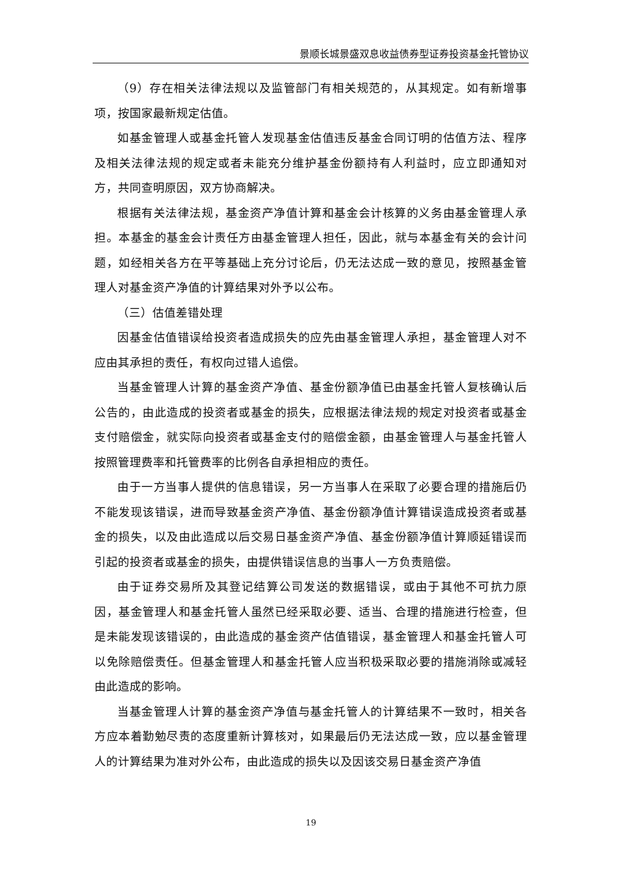景顺长城景盛双息收益债券型证券投资基金托管协议
（9）存在相关法律法规以及监管部门有相关规范的，从其规定。如有新增事项，按国家最新规定估值。
如基金管理人或基金托管人发现基金估值违反基金合同订明的估值方法、程序及相关法律法规的规定或者未能充分维护基金份额持有人利益时，应立即通知对方，共同查明原因，双方协商解决。
根据有关法律法规，基金资产净值计算和基金会计核算的义务由基金管理人承担。本基金的基金会计责任方由基金管理人担任，因此，就与本基金有关的会计问题，如经相关各方在平等基础上充分讨论后，仍无法达成一致的意见，按照基金管理人对基金资产净值的计算结果对外予以公布。
（三）估值差错处理
因基金估值错误给投资者造成损失的应先由基金管理人承担，基金管理人对不应由其承担的责任，有权向过错人追偿。
当基金管理人计算的基金资产净值、基金份额净值已由基金托管人复核确认后公告的，由此造成的投资者或基金的损失，应根据法律法规的规定对投资者或基金支付赔偿金，就实际向投资者或基金支付的赔偿金额，由基金管理人与基金托管人按照管理费率和托管费率的比例各自承担相应的责任。
由于一方当事人提供的信息错误，另一方当事人在采取了必要合理的措施后仍不能发现该错误，进而导致基金资产净值、基金份额净值计算错误造成投资者或基金的损失，以及由此造成以后交易日基金资产净值、基金份额净值计算顺延错误而引起的投资者或基金的损失，由提供错误信息的当事人一方负责赔偿。
由于证券交易所及其登记结算公司发送的数据错误，或由于其他不可抗力原因，基金管理人和基金托管人虽然已经采取必要、适当、合理的措施进行检查，但是未能发现该错误的，由此造成的基金资产估值错误，基金管理人和基金托管人可以免除赔偿责任。但基金管理人和基金托管人应当积极采取必要的措施消除或减轻由此造成的影响。
当基金管理人计算的基金资产净值与基金托管人的计算结果不一致时，相关各方应本着勤勉尽责的态度重新计算核对，如果最后仍无法达成一致，应以基金管理人的计算结果为准对外公布，由此造成的损失以及因该交易日基金资产净值
19